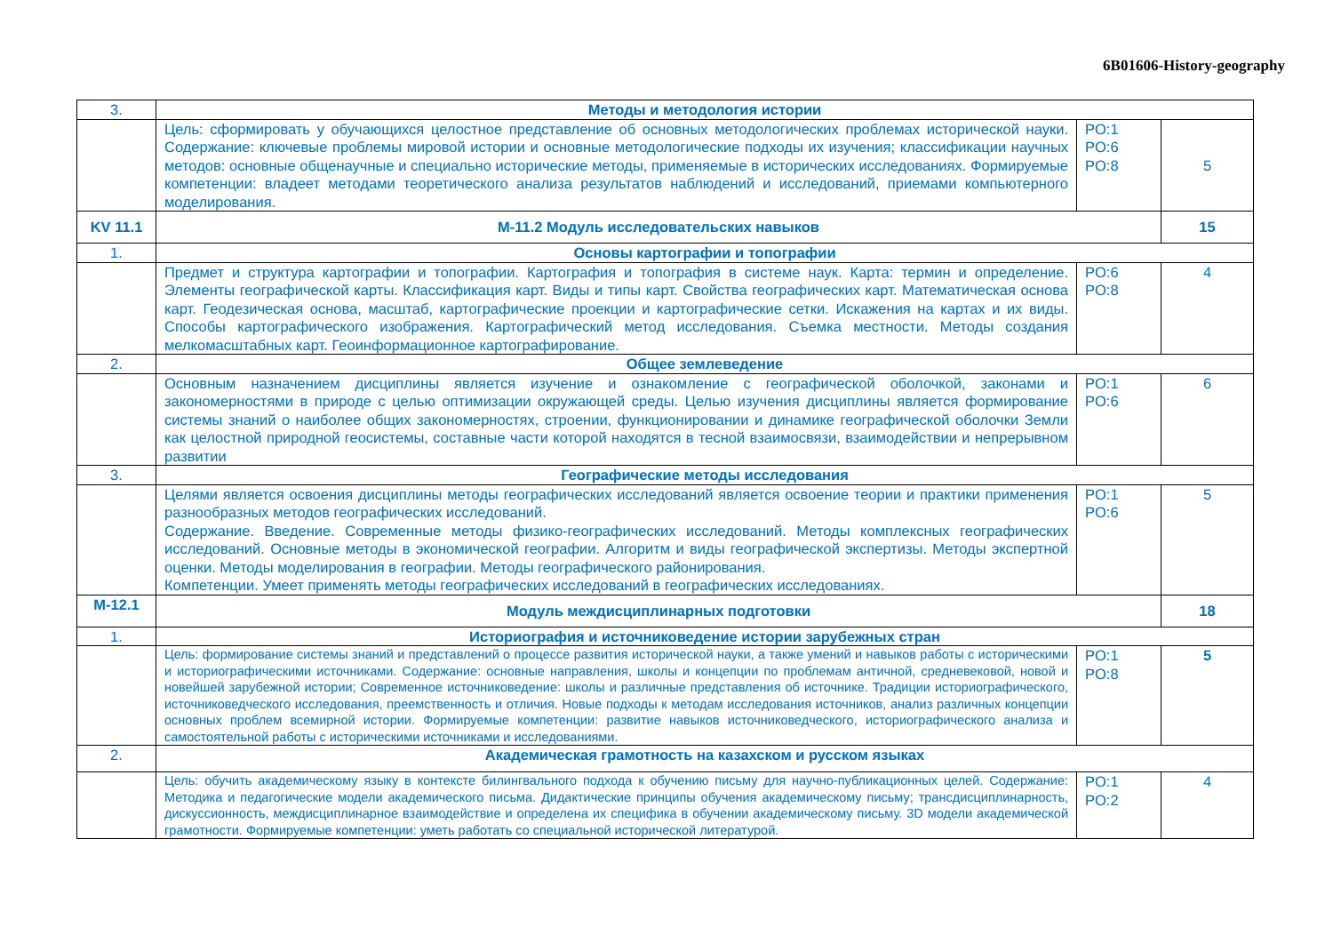6B01606-History-geography
| 3. | Методы и методология истории | | |
| | Цель: сформировать у обучающихся целостное представление об основных методологических проблемах исторической науки. Содержание: ключевые проблемы мировой истории и основные методологические подходы их изучения; классификации научных методов: основные общенаучные и специально исторические методы, применяемые в исторических исследованиях. Формируемые компетенции: владеет методами теоретического анализа результатов наблюдений и исследований, приемами компьютерного моделирования. | PO:1 PO:6 PO:8 | 5 |
| KV 11.1 | М-11.2 Модуль исследовательских навыков | | 15 |
| 1. | Основы картографии и топографии | | |
| | Предмет и структура картографии и топографии. Картография и топография в системе наук. Карта: термин и определение. Элементы географической карты. Классификация карт. Виды и типы карт. Свойства географических карт. Математическая основа карт. Геодезическая основа, масштаб, картографические проекции и картографические сетки. Искажения на картах и их виды. Способы картографического изображения. Картографический метод исследования. Съемка местности. Методы создания мелкомасштабных карт. Геоинформационное картографирование. | PO:6 PO:8 | 4 |
| 2. | Общее землеведение | | |
| | Основным назначением дисциплины является изучение и ознакомление с географической оболочкой, законами и закономерностями в природе с целью оптимизации окружающей среды. Целью изучения дисциплины является формирование системы знаний о наиболее общих закономерностях, строении, функционировании и динамике географической оболочки Земли как целостной природной геосистемы, составные части которой находятся в тесной взаимосвязи, взаимодействии и непрерывном развитии | PO:1 PO:6 | 6 |
| 3. | Географические методы исследования | | |
| | Целями является освоения дисциплины методы географических исследований является освоение теории и практики применения разнообразных методов географических исследований. Содержание. Введение. Современные методы физико-географических исследований. Методы комплексных географических исследований. Основные методы в экономической географии. Алгоритм и виды географической экспертизы. Методы экспертной оценки. Методы моделирования в географии. Методы географического районирования. Компетенции. Умеет применять методы географических исследований в географических исследованиях. | PO:1 PO:6 | 5 |
| M-12.1 | Модуль междисциплинарных подготовки | | 18 |
| 1. | Историография и источниковедение истории зарубежных стран | | |
| | Цель: формирование системы знаний и представлений о процессе развития исторической науки, а также умений и навыков работы с историческими и историографическими источниками. Содержание: основные направления, школы и концепции по проблемам античной, средневековой, новой и новейшей зарубежной истории; Современное источниковедение: школы и различные представления об источнике. Традиции историографического, источниковедческого исследования, преемственность и отличия. Новые подходы к методам исследования источников, анализ различных концепции основных проблем всемирной истории. Формируемые компетенции: развитие навыков источниковедческого, историографического анализа и самостоятельной работы с историческими источниками и исследованиями. | PO:1 PO:8 | 5 |
| 2. | Академическая грамотность на казахском и русском языках | | |
| | Цель: обучить академическому языку в контексте билингвального подхода к обучению письму для научно-публикационных целей. Содержание: Методика и педагогические модели академического письма. Дидактические принципы обучения академическому письму; трансдисциплинарность, дискуссионность, междисциплинарное взаимодействие и определена их специфика в обучении академическому письму. 3D модели академической грамотности. Формируемые компетенции: уметь работать со специальной исторической литературой. | PO:1 PO:2 | 4 |